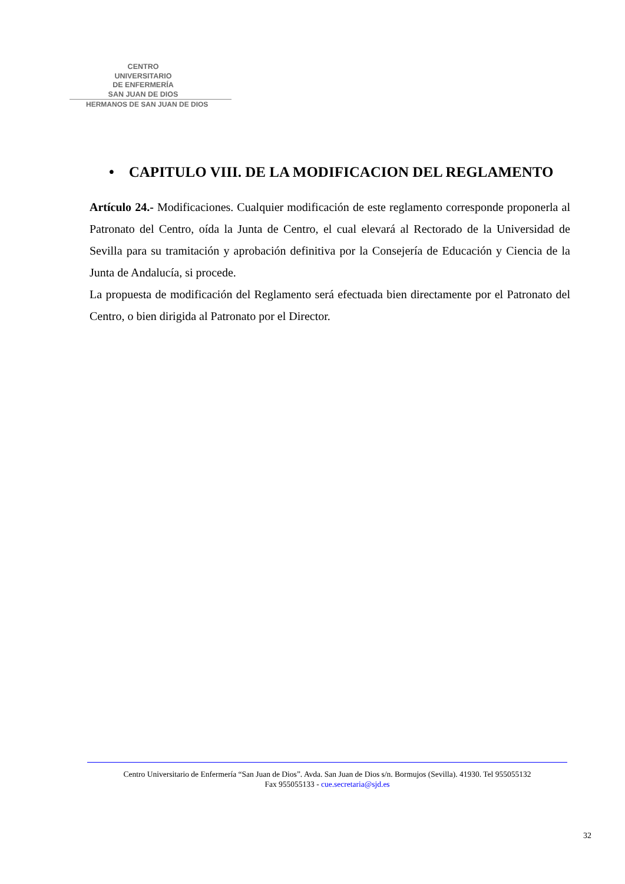CENTRO
UNIVERSITARIO
DE ENFERMERÍA
SAN JUAN DE DIOS
HERMANOS DE SAN JUAN DE DIOS
• CAPITULO VIII. DE LA MODIFICACION DEL REGLAMENTO
Artículo 24.- Modificaciones. Cualquier modificación de este reglamento corresponde proponerla al Patronato del Centro, oída la Junta de Centro, el cual elevará al Rectorado de la Universidad de Sevilla para su tramitación y aprobación definitiva por la Consejería de Educación y Ciencia de la Junta de Andalucía, si procede.
La propuesta de modificación del Reglamento será efectuada bien directamente por el Patronato del Centro, o bien dirigida al Patronato por el Director.
Centro Universitario de Enfermería “San Juan de Dios”. Avda. San Juan de Dios s/n. Bormujos (Sevilla). 41930. Tel 955055132
Fax 955055133 - cue.secretaria@sjd.es
32